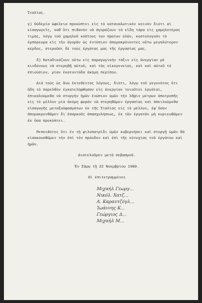Ἰταλίας.
γ) Οὐδεμία ὠφέλεια προκύπτει εἰς τὸ καταναλωτικὸν κοινὸν διότι αἱ εἰσαγωγεῖς, καθ᾽ὅτι πιθανὸν νὰ ἀγοράζουν τὰ εἴδη τάρα εἰς χαμηλοτέρας τιμάς, λόγῳ τοῦ χαμηλοῦ κόστους των πρώτων ὑλῶν, κοστολογοῦν τὸ ἐμπόρευμα εἰς τὴν ἀγορὰν ὡς ἐντόπιον ἀπομακρύνοντες οὕτω μεγαλύτερον κέρδος, στεροῦσι δὲ τοὺς ἐργάτας μας τῆς ἐργασίας μας.
δ) Καταδικάζουν οὕτω εἰς παραγωγικὴν τάξιν εἰς ἀνεργίαν μὲ κινδύνους νὰ στερηθῇ αὐτοῦ, καὶ τὰς οἰκογενείας, καὶ καὶ αὐτοῦ τὸ ἐπιούσιον, μίαν ἑκατοντάδα ἀκόμη περίπου.
Διὰ τοὺς ὡς ἄνω ἐκτεθέντας λόγους, διότι, λόγῳ τοῦ γεγονότος ὅτι ἤδη τὸ παρελθὸν ἐγκατελήφθησαν εἰς ἀνεργίαν τοιοῦτοι ἐργάται, ἐπικαλούμεθα νὰ στοργὴν ἡμῶν ἐνώπιον ὑμῶν τὴν λῆψιν μέτρων ἀποτροπῆς εἰς τὸ μέλλον μία ἀκόμη φορὰν νὰ στερηθῶμεν ἐργασίας καὶ ἀπειλούμεθα εἰσαγωγῆς μεταξοϋφασμάτων ἐκ τῆς Ἰταλίας εἰς τὸ μέλλον, ἐφ᾽ὅσον ἀπομακρυνθῶμεν δι᾽ἐπαρκοῦς ἀπασχολήσεως, ἐκ τῶν ἐργατῶν μὴ κυριευθῶμεν ἐκ ὅσα προκύπτει.
Πεποιθότες ὅτι ἐν τῇ φιλοπατρίδι ὑμῶν κυβερνήσει καὶ στοργῇ ὑμῶν θὰ εἰσακουσθῶμεν τὴν ἐπὶ τὸν πρόοδον καὶ ἐπὶ τῆς εὐτυχίας τοῦ ἐργάτου καὶ ἡμῶν.
Διατελοῦμεν μετὰ σεβασμοῦ.
Ἐν Σάμῳ τῇ 22 Νοεμβρίου 1900.
Οἱ ἐπιτετραμμένοι
Μιχαὴλ Γεωργ…
Νικόλ. Χατζ…
Α. Καραντζόγλ…
Ἰωάννης Κ…
Γεώργιος Δ…
Μιχαὴλ Μ…